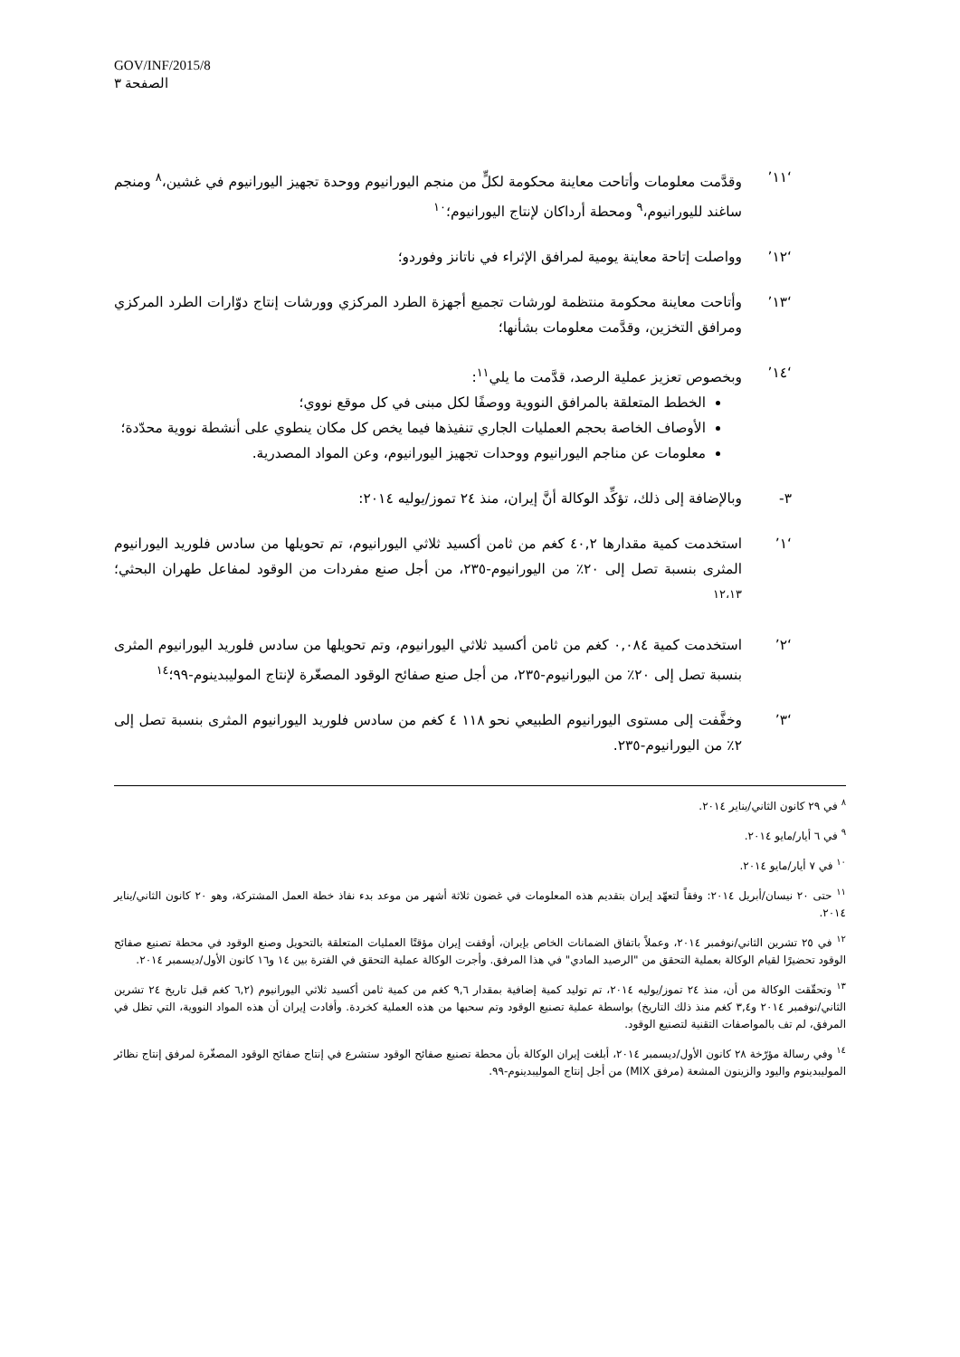GOV/INF/2015/8
الصفحة ٣
‘١١’ وقدَّمت معلومات وأتاحت معاينة محكومة لكلٍّ من منجم اليورانيوم ووحدة تجهيز اليورانيوم في غشين،<sup>٨</sup> ومنجم ساغند لليورانيوم،<sup>٩</sup> ومحطة أرداكان لإنتاج اليورانيوم؛<sup>١٠</sup>
‘١٢’ وواصلت إتاحة معاينة يومية لمرافق الإثراء في ناتانز وفوردو؛
‘١٣’ وأتاحت معاينة محكومة منتظمة لورشات تجميع أجهزة الطرد المركزي وورشات إنتاج دوّارات الطرد المركزي ومرافق التخزين، وقدَّمت معلومات بشأنها؛
‘١٤’ وبخصوص تعزيز عملية الرصد، قدَّمت ما يلي<sup>١١</sup>:
الخطط المتعلقة بالمرافق النووية ووصفًا لكل مبنى في كل موقع نووي؛
الأوصاف الخاصة بحجم العمليات الجاري تنفيذها فيما يخص كل مكان ينطوي على أنشطة نووية محدّدة؛
معلومات عن مناجم اليورانيوم ووحدات تجهيز اليورانيوم، وعن المواد المصدرية.
٣- وبالإضافة إلى ذلك، تؤكِّد الوكالة أنَّ إيران، منذ ٢٤ تموز/يوليه ٢٠١٤:
‘١’ استخدمت كمية مقدارها ٤٠,٢ كغم من ثامن أكسيد ثلاثي اليورانيوم، تم تحويلها من سادس فلوريد اليورانيوم المثرى بنسبة تصل إلى ٢٠٪ من اليورانيوم-٢٣٥، من أجل صنع مفردات من الوقود لمفاعل طهران البحثي؛<sup>١٢،١٣</sup>
‘٢’ استخدمت كمية ٠,٠٨٤ كغم من ثامن أكسيد ثلاثي اليورانيوم، وتم تحويلها من سادس فلوريد اليورانيوم المثرى بنسبة تصل إلى ٢٠٪ من اليورانيوم-٢٣٥، من أجل صنع صفائح الوقود المصغّرة لإنتاج الموليبدينوم-٩٩؛<sup>١٤</sup>
‘٣’ وخفَّفت إلى مستوى اليورانيوم الطبيعي نحو ١١٨ ٤ كغم من سادس فلوريد اليورانيوم المثرى بنسبة تصل إلى ٢٪ من اليورانيوم-٢٣٥.
<sup>٨</sup> في ٢٩ كانون الثاني/يناير ٢٠١٤.
<sup>٩</sup> في ٦ أيار/مايو ٢٠١٤.
<sup>١٠</sup> في ٧ أيار/مايو ٢٠١٤.
<sup>١١</sup> حتى ٢٠ نيسان/أبريل ٢٠١٤: وفقاً لتعهّد إيران بتقديم هذه المعلومات في غضون ثلاثة أشهر من موعد بدء نفاذ خطة العمل المشتركة، وهو ٢٠ كانون الثاني/يناير ٢٠١٤.
<sup>١٢</sup> في ٢٥ تشرين الثاني/نوفمبر ٢٠١٤، وعملاً باتفاق الضمانات الخاص بإيران، أوقفت إيران مؤقتًا العمليات المتعلقة بالتحويل وصنع الوقود في محطة تصنيع صفائح الوقود تحضيرًا لقيام الوكالة بعملية التحقق من "الرصيد المادي" في هذا المرفق. وأجرت الوكالة عملية التحقق في الفترة بين ١٤ و١٦ كانون الأول/ديسمبر ٢٠١٤.
<sup>١٣</sup> وتحقّقت الوكالة من أن، منذ ٢٤ تموز/يوليه ٢٠١٤، تم توليد كمية إضافية بمقدار ٩,٦ كغم من كمية ثامن أكسيد ثلاثي اليورانيوم (٦,٢ كغم قبل تاريخ ٢٤ تشرين الثاني/نوفمبر ٢٠١٤ و٣,٤ كغم منذ ذلك التاريخ) بواسطة عملية تصنيع الوقود وتم سحبها من هذه العملية كخردة. وأفادت إيران أن هذه المواد النووية، التي تظل في المرفق، لم تف بالمواصفات التقنية لتصنيع الوقود.
<sup>١٤</sup> وفي رسالة مؤرّخة ٢٨ كانون الأول/ديسمبر ٢٠١٤، أبلغت إيران الوكالة بأن محطة تصنيع صفائح الوقود ستشرع في إنتاج صفائح الوقود المصغّرة لمرفق إنتاج نظائر الموليبدينوم واليود والزينون المشعة (مرفق MIX) من أجل إنتاج الموليبدينوم-٩٩.